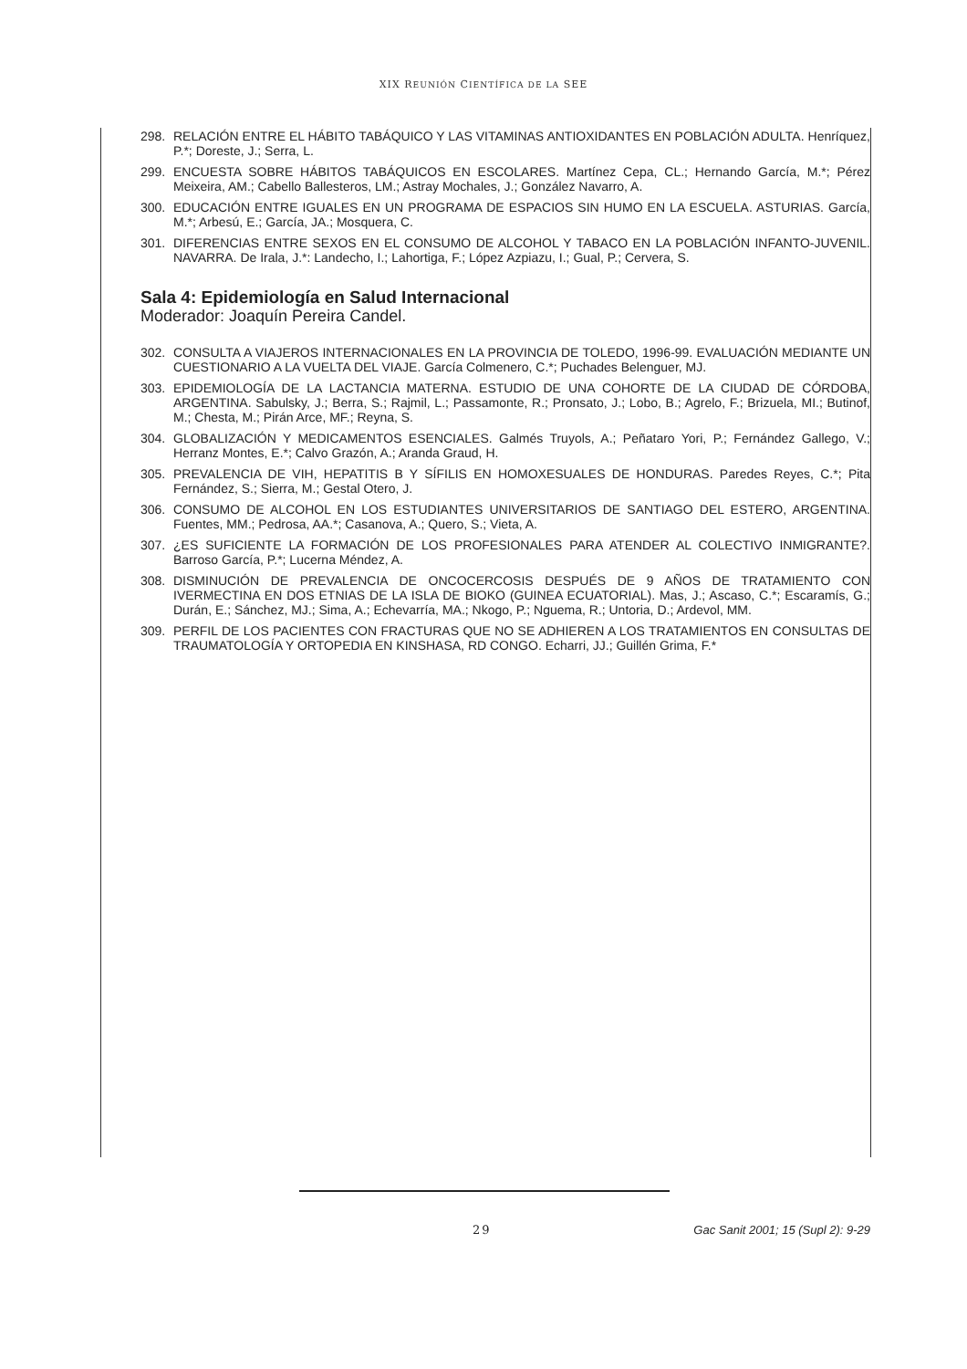XIX REUNIÓN CIENTÍFICA DE LA SEE
298. RELACIÓN ENTRE EL HÁBITO TABÁQUICO Y LAS VITAMINAS ANTIOXIDANTES EN POBLACIÓN ADULTA. Henríquez, P.*; Doreste, J.; Serra, L.
299. ENCUESTA SOBRE HÁBITOS TABÁQUICOS EN ESCOLARES. Martínez Cepa, CL.; Hernando García, M.*; Pérez Meixeira, AM.; Cabello Ballesteros, LM.; Astray Mochales, J.; González Navarro, A.
300. EDUCACIÓN ENTRE IGUALES EN UN PROGRAMA DE ESPACIOS SIN HUMO EN LA ESCUELA. ASTURIAS. García, M.*; Arbesú, E.; García, JA.; Mosquera, C.
301. DIFERENCIAS ENTRE SEXOS EN EL CONSUMO DE ALCOHOL Y TABACO EN LA POBLACIÓN INFANTO-JUVENIL. NAVARRA. De Irala, J.*: Landecho, I.; Lahortiga, F.; López Azpiazu, I.; Gual, P.; Cervera, S.
Sala 4: Epidemiología en Salud Internacional
Moderador: Joaquín Pereira Candel.
302. CONSULTA A VIAJEROS INTERNACIONALES EN LA PROVINCIA DE TOLEDO, 1996-99. EVALUACIÓN MEDIANTE UN CUESTIONARIO A LA VUELTA DEL VIAJE. García Colmenero, C.*; Puchades Belenguer, MJ.
303. EPIDEMIOLOGÍA DE LA LACTANCIA MATERNA. ESTUDIO DE UNA COHORTE DE LA CIUDAD DE CÓRDOBA, ARGENTINA. Sabulsky, J.; Berra, S.; Rajmil, L.; Passamonte, R.; Pronsato, J.; Lobo, B.; Agrelo, F.; Brizuela, MI.; Butinof, M.; Chesta, M.; Pirán Arce, MF.; Reyna, S.
304. GLOBALIZACIÓN Y MEDICAMENTOS ESENCIALES. Galmés Truyols, A.; Peñataro Yori, P.; Fernández Gallego, V.; Herranz Montes, E.*; Calvo Grazón, A.; Aranda Graud, H.
305. PREVALENCIA DE VIH, HEPATITIS B Y SÍFILIS EN HOMOXESUALES DE HONDURAS. Paredes Reyes, C.*; Pita Fernández, S.; Sierra, M.; Gestal Otero, J.
306. CONSUMO DE ALCOHOL EN LOS ESTUDIANTES UNIVERSITARIOS DE SANTIAGO DEL ESTERO, ARGENTINA. Fuentes, MM.; Pedrosa, AA.*; Casanova, A.; Quero, S.; Vieta, A.
307. ¿ES SUFICIENTE LA FORMACIÓN DE LOS PROFESIONALES PARA ATENDER AL COLECTIVO INMIGRANTE?. Barroso García, P.*; Lucerna Méndez, A.
308. DISMINUCIÓN DE PREVALENCIA DE ONCOCERCOSIS DESPUÉS DE 9 AÑOS DE TRATAMIENTO CON IVERMECTINA EN DOS ETNIAS DE LA ISLA DE BIOKO (GUINEA ECUATORIAL). Mas, J.; Ascaso, C.*; Escaramís, G.; Durán, E.; Sánchez, MJ.; Sima, A.; Echevarría, MA.; Nkogo, P.; Nguema, R.; Untoria, D.; Ardevol, MM.
309. PERFIL DE LOS PACIENTES CON FRACTURAS QUE NO SE ADHIEREN A LOS TRATAMIENTOS EN CONSULTAS DE TRAUMATOLOGÍA Y ORTOPEDIA EN KINSHASA, RD CONGO. Echarri, JJ.; Guillén Grima, F.*
29 Gac Sanit 2001; 15 (Supl 2): 9-29